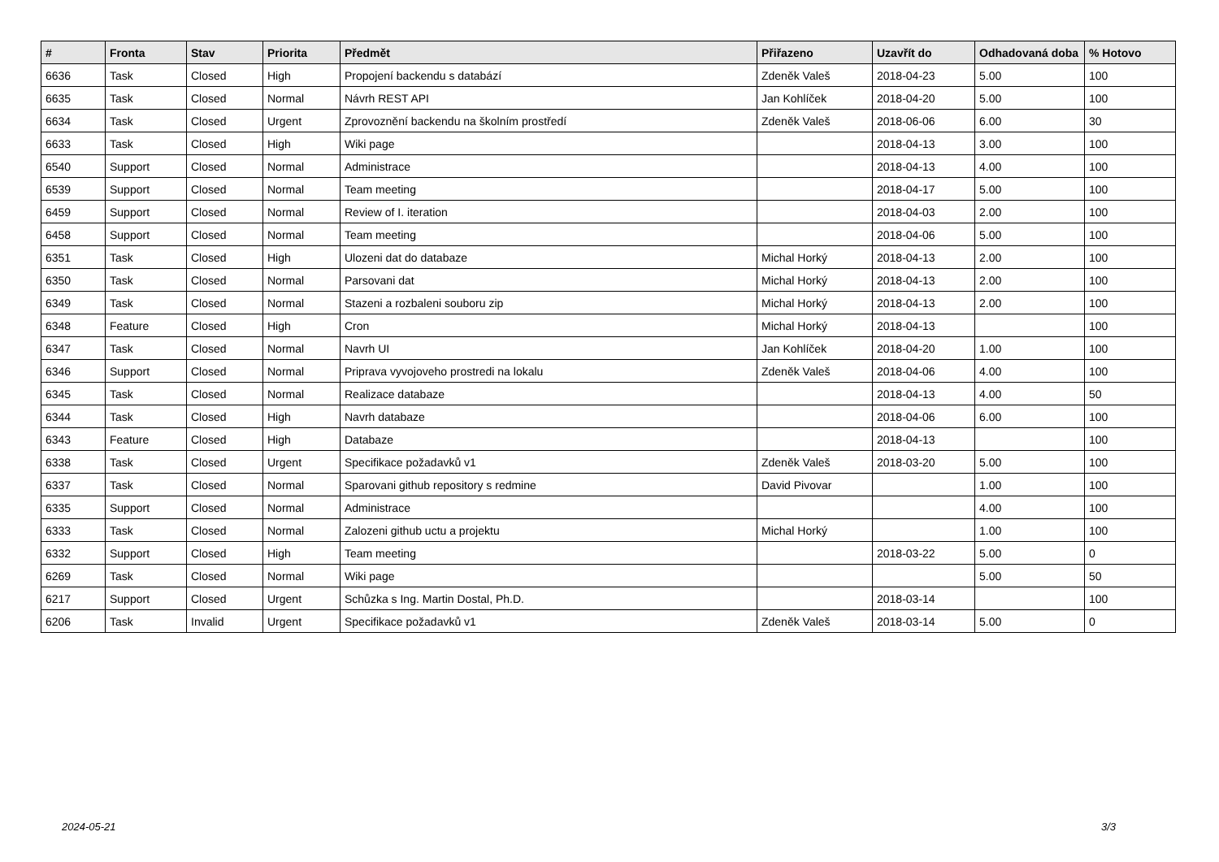| # | Fronta | Stav | Priorita | Předmět | Přiřazeno | Uzavřít do | Odhadovaná doba | % Hotovo |
| --- | --- | --- | --- | --- | --- | --- | --- | --- |
| 6636 | Task | Closed | High | Propojení backendu s databází | Zdeněk Valeš | 2018-04-23 | 5.00 | 100 |
| 6635 | Task | Closed | Normal | Návrh REST API | Jan Kohlíček | 2018-04-20 | 5.00 | 100 |
| 6634 | Task | Closed | Urgent | Zprovoznění backendu na školním prostředí | Zdeněk Valeš | 2018-06-06 | 6.00 | 30 |
| 6633 | Task | Closed | High | Wiki page | | 2018-04-13 | 3.00 | 100 |
| 6540 | Support | Closed | Normal | Administrace | | 2018-04-13 | 4.00 | 100 |
| 6539 | Support | Closed | Normal | Team meeting | | 2018-04-17 | 5.00 | 100 |
| 6459 | Support | Closed | Normal | Review of I. iteration | | 2018-04-03 | 2.00 | 100 |
| 6458 | Support | Closed | Normal | Team meeting | | 2018-04-06 | 5.00 | 100 |
| 6351 | Task | Closed | High | Ulozeni dat do databaze | Michal Horký | 2018-04-13 | 2.00 | 100 |
| 6350 | Task | Closed | Normal | Parsovani dat | Michal Horký | 2018-04-13 | 2.00 | 100 |
| 6349 | Task | Closed | Normal | Stazeni a rozbaleni souboru zip | Michal Horký | 2018-04-13 | 2.00 | 100 |
| 6348 | Feature | Closed | High | Cron | Michal Horký | 2018-04-13 | | 100 |
| 6347 | Task | Closed | Normal | Navrh UI | Jan Kohlíček | 2018-04-20 | 1.00 | 100 |
| 6346 | Support | Closed | Normal | Priprava vyvojoveho prostredi na lokalu | Zdeněk Valeš | 2018-04-06 | 4.00 | 100 |
| 6345 | Task | Closed | Normal | Realizace databaze | | 2018-04-13 | 4.00 | 50 |
| 6344 | Task | Closed | High | Navrh databaze | | 2018-04-06 | 6.00 | 100 |
| 6343 | Feature | Closed | High | Databaze | | 2018-04-13 | | 100 |
| 6338 | Task | Closed | Urgent | Specifikace požadavků v1 | Zdeněk Valeš | 2018-03-20 | 5.00 | 100 |
| 6337 | Task | Closed | Normal | Sparovani github repository s redmine | David Pivovar | | 1.00 | 100 |
| 6335 | Support | Closed | Normal | Administrace | | | 4.00 | 100 |
| 6333 | Task | Closed | Normal | Zalozeni github uctu a projektu | Michal Horký | | 1.00 | 100 |
| 6332 | Support | Closed | High | Team meeting | | 2018-03-22 | 5.00 | 0 |
| 6269 | Task | Closed | Normal | Wiki page | | | 5.00 | 50 |
| 6217 | Support | Closed | Urgent | Schůzka s Ing. Martin Dostal, Ph.D. | | 2018-03-14 | | 100 |
| 6206 | Task | Invalid | Urgent | Specifikace požadavků v1 | Zdeněk Valeš | 2018-03-14 | 5.00 | 0 |
2024-05-21 3/3